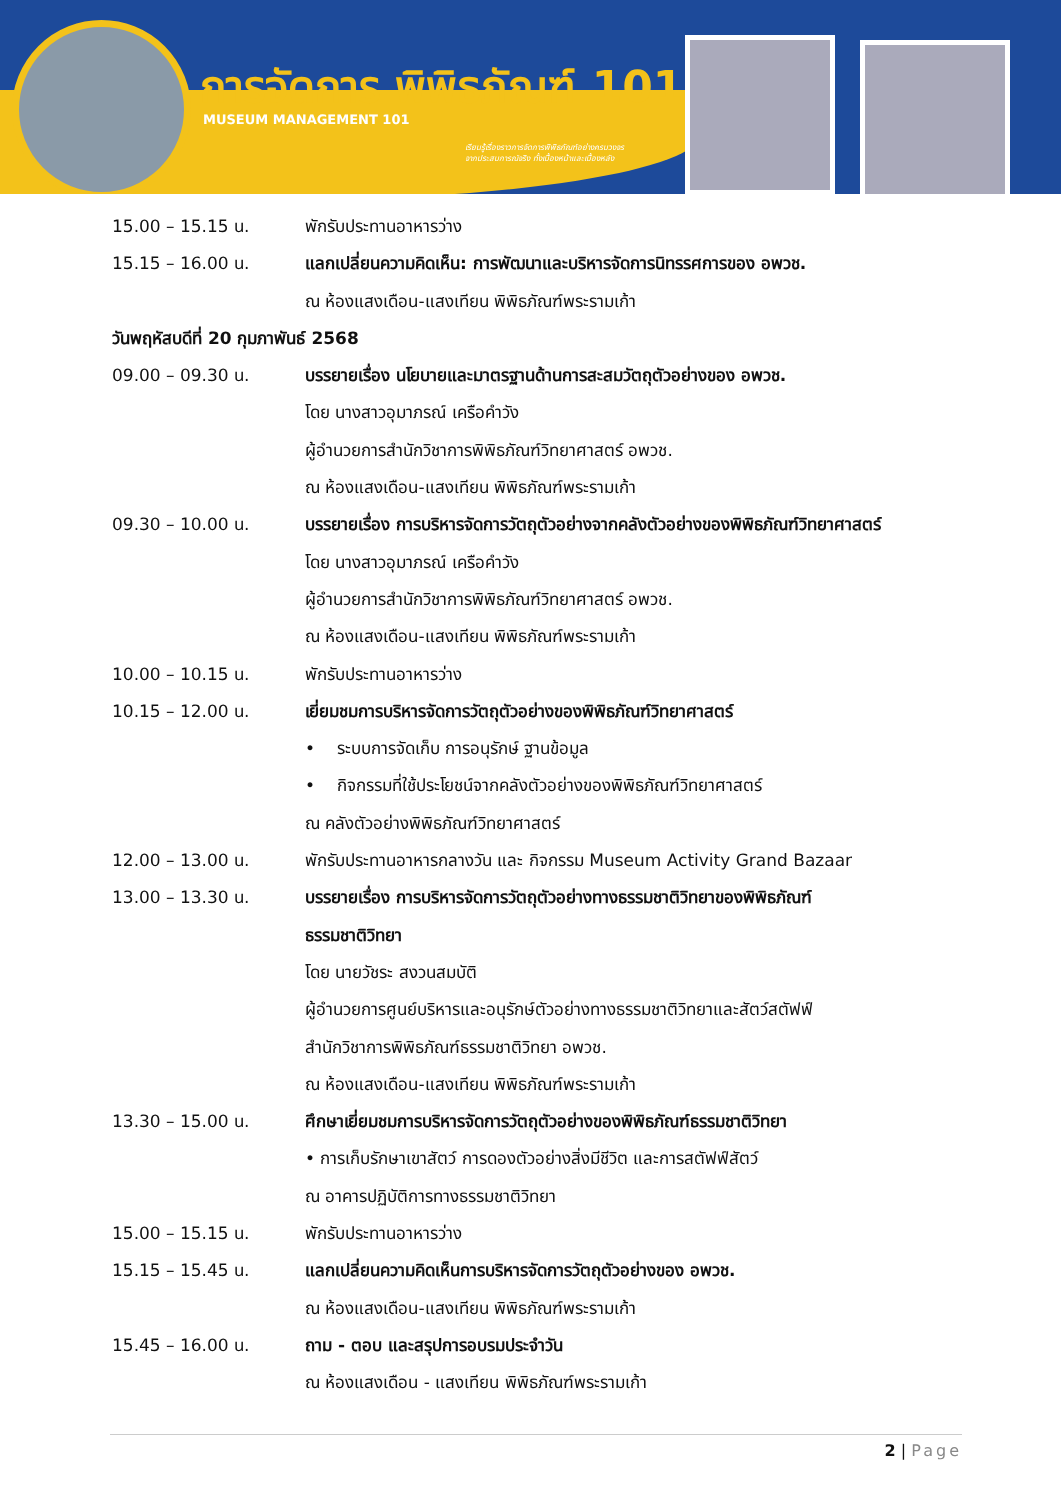การจัดการ พิพิธภัณฑ์ 101
MUSEUM MANAGEMENT 101
เรียนรู้เรื่องราวการจัดการพิพิธภัณฑ์อย่างครบวงจร
จากประสบการณ์จริง ทั้งเบื้องหน้าและเบื้องหลัง
15.00 – 15.15 น. พักรับประทานอาหารว่าง
15.15 – 16.00 น. แลกเปลี่ยนความคิดเห็น: การพัฒนาและบริหารจัดการนิทรรศการของ อพวช.
ณ ห้องแสงเดือน-แสงเทียน พิพิธภัณฑ์พระรามเก้า
วันพฤหัสบดีที่ 20 กุมภาพันธ์ 2568
09.00 – 09.30 น. บรรยายเรื่อง นโยบายและมาตรฐานด้านการสะสมวัตถุตัวอย่างของ อพวช.
โดย นางสาวอุมาภรณ์ เครือคำวัง
ผู้อำนวยการสำนักวิชาการพิพิธภัณฑ์วิทยาศาสตร์ อพวช.
ณ ห้องแสงเดือน-แสงเทียน พิพิธภัณฑ์พระรามเก้า
09.30 – 10.00 น. บรรยายเรื่อง การบริหารจัดการวัตถุตัวอย่างจากคลังตัวอย่างของพิพิธภัณฑ์วิทยาศาสตร์
โดย นางสาวอุมาภรณ์ เครือคำวัง
ผู้อำนวยการสำนักวิชาการพิพิธภัณฑ์วิทยาศาสตร์ อพวช.
ณ ห้องแสงเดือน-แสงเทียน พิพิธภัณฑ์พระรามเก้า
10.00 – 10.15 น. พักรับประทานอาหารว่าง
10.15 – 12.00 น. เยี่ยมชมการบริหารจัดการวัตถุตัวอย่างของพิพิธภัณฑ์วิทยาศาสตร์
• ระบบการจัดเก็บ การอนุรักษ์ ฐานข้อมูล
• กิจกรรมที่ใช้ประโยชน์จากคลังตัวอย่างของพิพิธภัณฑ์วิทยาศาสตร์
ณ คลังตัวอย่างพิพิธภัณฑ์วิทยาศาสตร์
12.00 – 13.00 น. พักรับประทานอาหารกลางวัน และ กิจกรรม Museum Activity Grand Bazaar
13.00 – 13.30 น. บรรยายเรื่อง การบริหารจัดการวัตถุตัวอย่างทางธรรมชาติวิทยาของพิพิธภัณฑ์
ธรรมชาติวิทยา
โดย นายวัชระ สงวนสมบัติ
ผู้อำนวยการศูนย์บริหารและอนุรักษ์ตัวอย่างทางธรรมชาติวิทยาและสัตว์สตัฟฟ์
สำนักวิชาการพิพิธภัณฑ์ธรรมชาติวิทยา อพวช.
ณ ห้องแสงเดือน-แสงเทียน พิพิธภัณฑ์พระรามเก้า
13.30 – 15.00 น. ศึกษาเยี่ยมชมการบริหารจัดการวัตถุตัวอย่างของพิพิธภัณฑ์ธรรมชาติวิทยา
• การเก็บรักษาเขาสัตว์ การดองตัวอย่างสิ่งมีชีวิต และการสตัฟฟ์สัตว์
ณ อาคารปฏิบัติการทางธรรมชาติวิทยา
15.00 – 15.15 น. พักรับประทานอาหารว่าง
15.15 – 15.45 น. แลกเปลี่ยนความคิดเห็นการบริหารจัดการวัตถุตัวอย่างของ อพวช.
ณ ห้องแสงเดือน-แสงเทียน พิพิธภัณฑ์พระรามเก้า
15.45 – 16.00 น. ถาม - ตอบ และสรุปการอบรมประจำวัน
ณ ห้องแสงเดือน - แสงเทียน พิพิธภัณฑ์พระรามเก้า
2 | Page